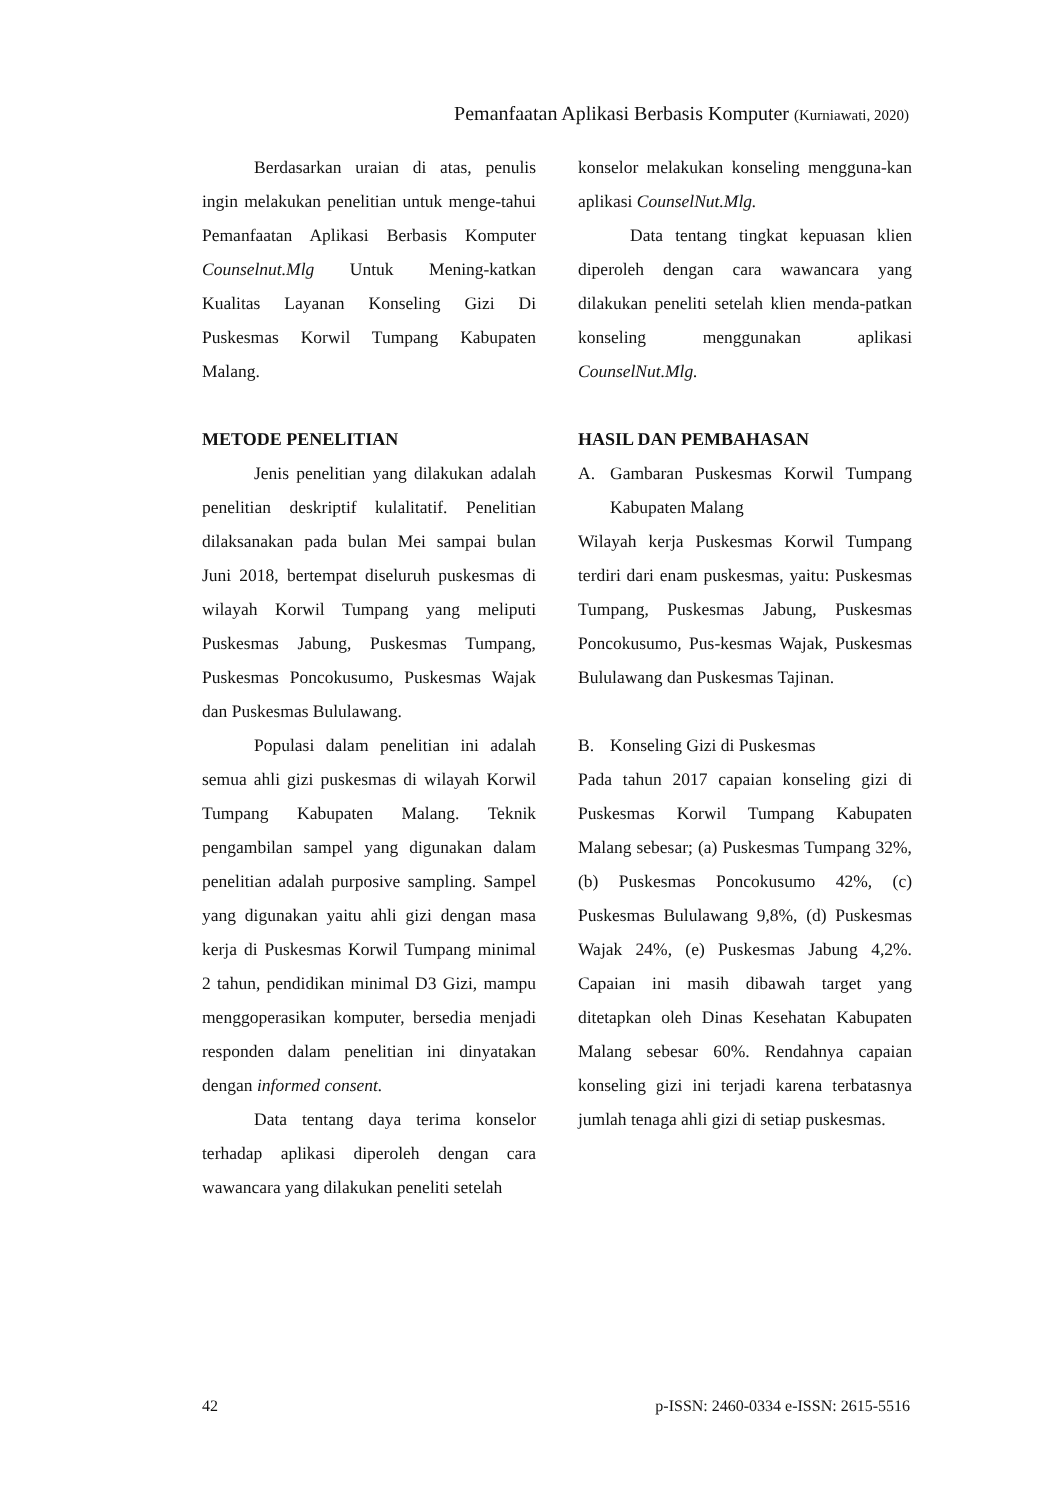Pemanfaatan Aplikasi Berbasis Komputer (Kurniawati, 2020)
Berdasarkan uraian di atas, penulis ingin melakukan penelitian untuk menge-tahui Pemanfaatan Aplikasi Berbasis Komputer Counselnut.Mlg Untuk Mening-katkan Kualitas Layanan Konseling Gizi Di Puskesmas Korwil Tumpang Kabupaten Malang.
METODE PENELITIAN
Jenis penelitian yang dilakukan adalah penelitian deskriptif kulalitatif. Penelitian dilaksanakan pada bulan Mei sampai bulan Juni 2018, bertempat diseluruh puskesmas di wilayah Korwil Tumpang yang meliputi Puskesmas Jabung, Puskesmas Tumpang, Puskesmas Poncokusumo, Puskesmas Wajak dan Puskesmas Bululawang.
Populasi dalam penelitian ini adalah semua ahli gizi puskesmas di wilayah Korwil Tumpang Kabupaten Malang. Teknik pengambilan sampel yang digunakan dalam penelitian adalah purposive sampling. Sampel yang digunakan yaitu ahli gizi dengan masa kerja di Puskesmas Korwil Tumpang minimal 2 tahun, pendidikan minimal D3 Gizi, mampu menggoperasikan komputer, bersedia menjadi responden dalam penelitian ini dinyatakan dengan informed consent.
Data tentang daya terima konselor terhadap aplikasi diperoleh dengan cara wawancara yang dilakukan peneliti setelah
konselor melakukan konseling mengguna-kan aplikasi CounselNut.Mlg.
Data tentang tingkat kepuasan klien diperoleh dengan cara wawancara yang dilakukan peneliti setelah klien menda-patkan konseling menggunakan aplikasi CounselNut.Mlg.
HASIL DAN PEMBAHASAN
A.
Gambaran Puskesmas Korwil Tumpang Kabupaten Malang
Wilayah kerja Puskesmas Korwil Tumpang terdiri dari enam puskesmas, yaitu: Puskesmas Tumpang, Puskesmas Jabung, Puskesmas Poncokusumo, Pus-kesmas Wajak, Puskesmas Bululawang dan Puskesmas Tajinan.
B. Konseling Gizi di Puskesmas
Pada tahun 2017 capaian konseling gizi di Puskesmas Korwil Tumpang Kabupaten Malang sebesar; (a) Puskesmas Tumpang 32%,(b) Puskesmas Poncokusumo 42%, (c) Puskesmas Bululawang 9,8%, (d) Puskesmas Wajak 24%, (e) Puskesmas Jabung 4,2%. Capaian ini masih dibawah target yang ditetapkan oleh Dinas Kesehatan Kabupaten Malang sebesar 60%. Rendahnya capaian konseling gizi ini terjadi karena terbatasnya jumlah tenaga ahli gizi di setiap puskesmas.
42 p-ISSN: 2460-0334 e-ISSN: 2615-5516